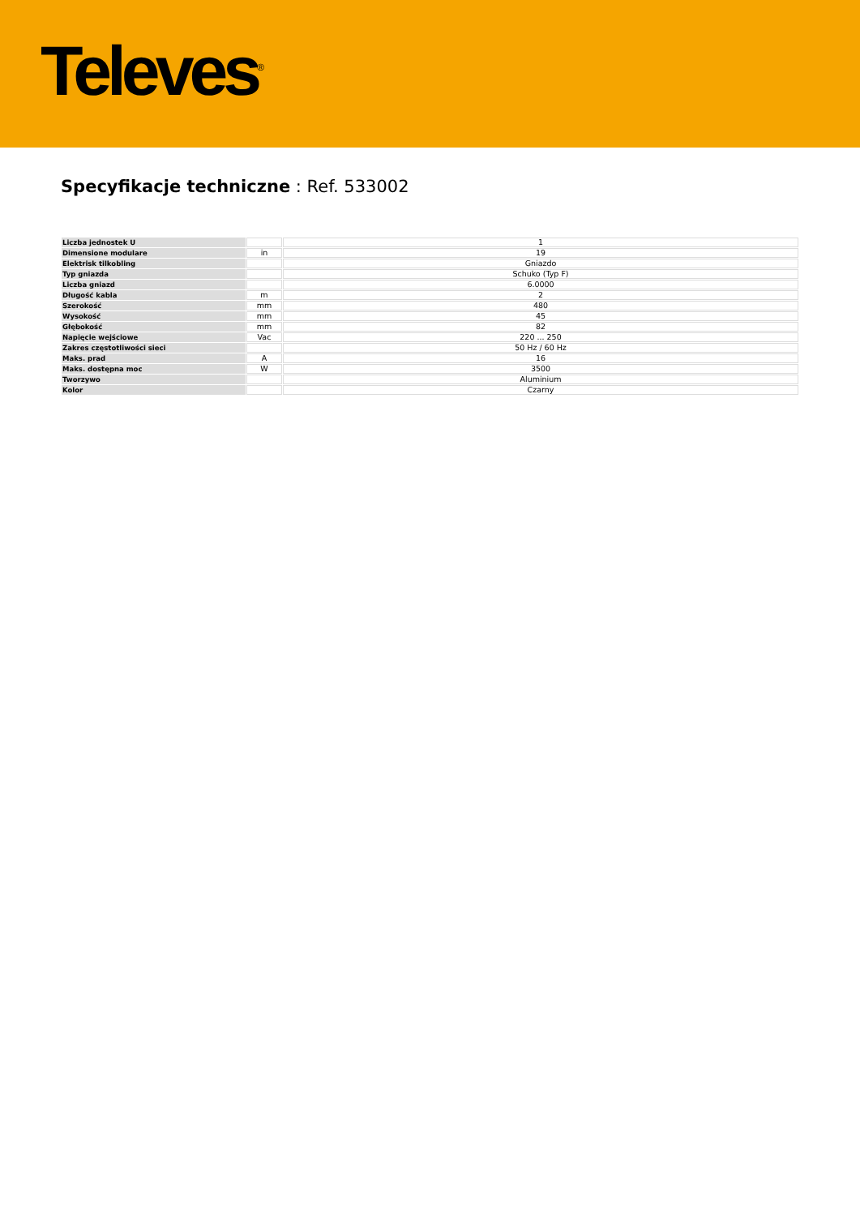Televes<sup>®</sup>
Specyfikacje techniczne : Ref. 533002
| Liczba jednostek U | | 1 |
| Dimensione modulare | in | 19 |
| Elektrisk tilkobling | | Gniazdo |
| Typ gniazda | | Schuko (Typ F) |
| Liczba gniazd | | 6.0000 |
| Długość kabla | m | 2 |
| Szerokość | mm | 480 |
| Wysokość | mm | 45 |
| Głębokość | mm | 82 |
| Napięcie wejściowe | Vac | 220 ... 250 |
| Zakres częstotliwości sieci | | 50 Hz / 60 Hz |
| Maks. prad | A | 16 |
| Maks. dostępna moc | W | 3500 |
| Tworzywo | | Aluminium |
| Kolor | | Czarny |